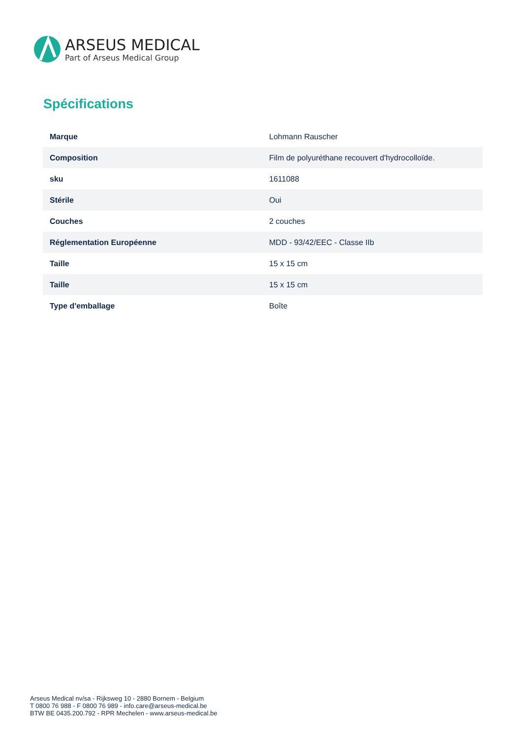ARSEUS MEDICAL
Part of Arseus Medical Group
Spécifications
| Marque | Lohmann Rauscher |
| Composition | Film de polyuréthane recouvert d'hydrocolloïde. |
| sku | 1611088 |
| Stérile | Oui |
| Couches | 2 couches |
| Réglementation Européenne | MDD - 93/42/EEC - Classe IIb |
| Taille | 15 x 15 cm |
| Taille | 15 x 15 cm |
| Type d'emballage | Boîte |
Arseus Medical nv/sa - Rijksweg 10 - 2880 Bornem - Belgium
T 0800 76 988 - F 0800 76 989 - info.care@arseus-medical.be
BTW BE 0435.200.792 - RPR Mechelen - www.arseus-medical.be